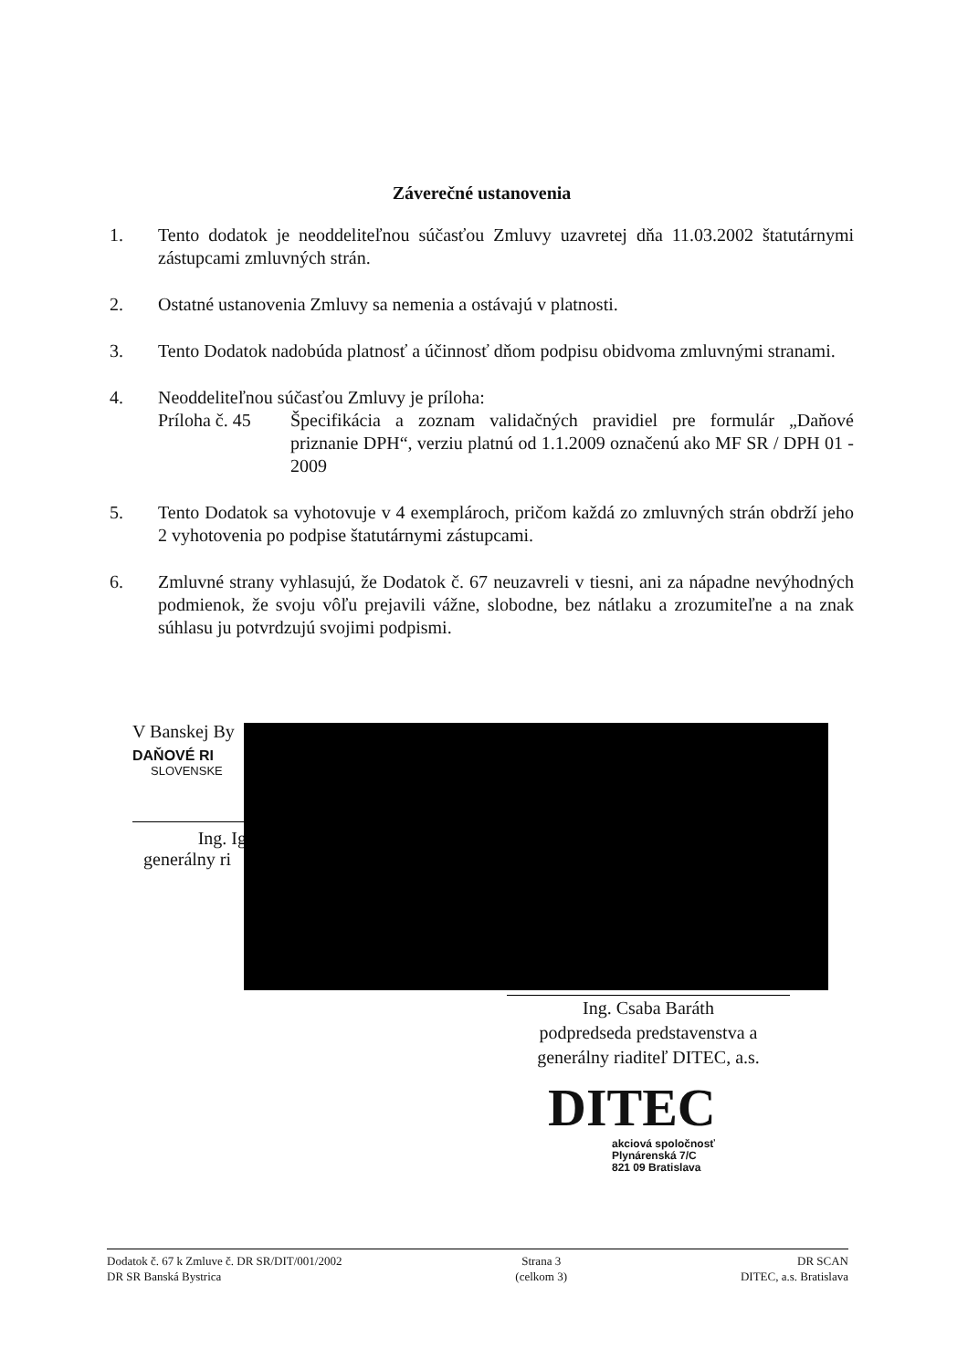Záverečné ustanovenia
1. Tento dodatok je neoddeliteľnou súčasťou Zmluvy uzavretej dňa 11.03.2002 štatutárnymi zástupcami zmluvných strán.
2. Ostatné ustanovenia Zmluvy sa nemenia a ostávajú v platnosti.
3. Tento Dodatok nadobúda platnosť a účinnosť dňom podpisu obidvoma zmluvnými stranami.
4. Neoddeliteľnou súčasťou Zmluvy je príloha:
Príloha č. 45
Špecifikácia a zoznam validačných pravidiel pre formulár „Daňové priznanie DPH“, verziu platnú od 1.1.2009 označenú ako MF SR / DPH 01 - 2009
5. Tento Dodatok sa vyhotovuje v 4 exemplároch, pričom každá zo zmluvných strán obdrží jeho 2 vyhotovenia po podpise štatutárnymi zástupcami.
6. Zmluvné strany vyhlasujú, že Dodatok č. 67 neuzavreli v tiesni, ani za nápadne nevýhodných podmienok, že svoju vôľu prejavili vážne, slobodne, bez nátlaku a zrozumiteľne a na znak súhlasu ju potvrdzujú svojimi podpismi.
V Banskej By
DAŇOVÉ RI
SLOVENSKE
Ing. Ig
generálny ri
Ing. Csaba Baráth
podpredseda predstavenstva a
generálny riaditeľ DITEC, a.s.
DITEC
akciová spoločnosť
Plynárenská 7/C
821 09 Bratislava
Dodatok č. 67 k Zmluve č. DR SR/DIT/001/2002
DR SR Banská Bystrica
Strana 3
(celkom 3)
DR SCAN
DITEC, a.s. Bratislava